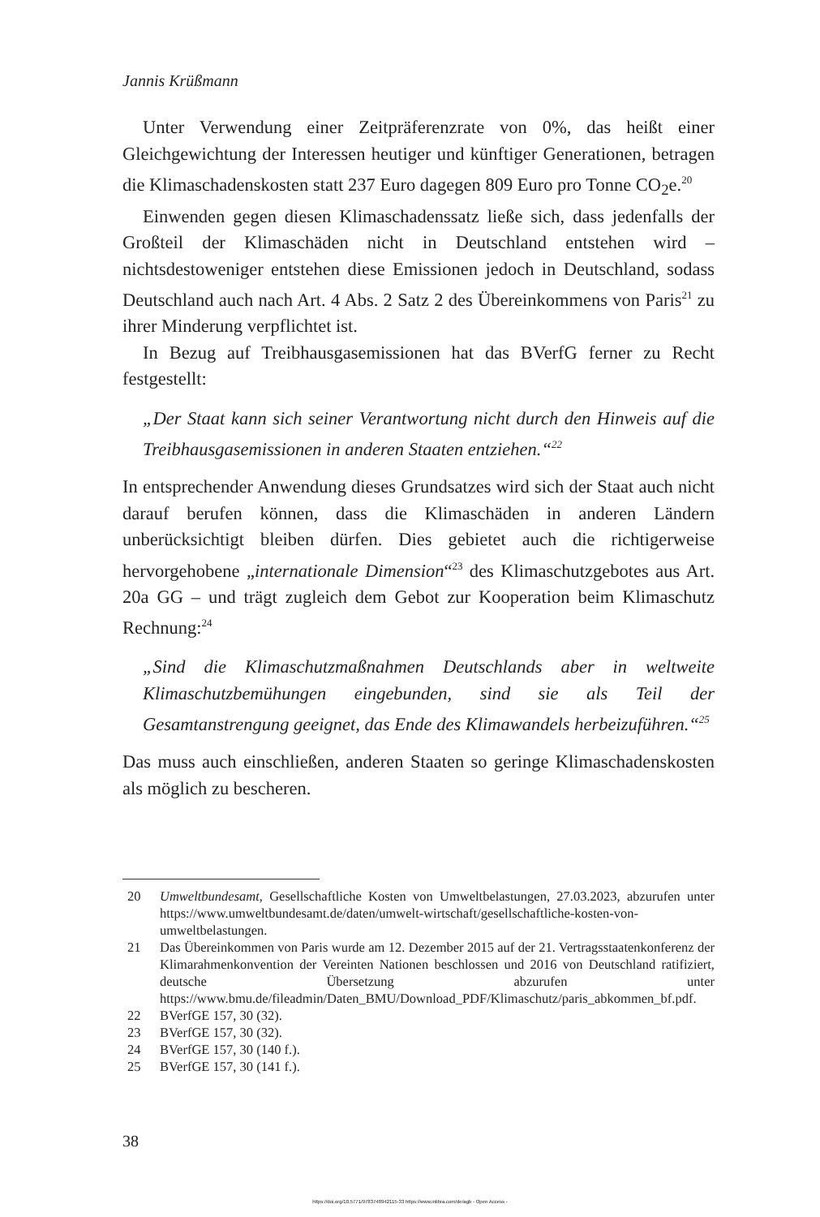Jannis Krüßmann
Unter Verwendung einer Zeitpräferenzrate von 0%, das heißt einer Gleichgewichtung der Interessen heutiger und künftiger Generationen, betragen die Klimaschadenskosten statt 237 Euro dagegen 809 Euro pro Tonne CO<sub>2</sub>e.<sup>20</sup>
Einwenden gegen diesen Klimaschadenssatz ließe sich, dass jedenfalls der Großteil der Klimaschäden nicht in Deutschland entstehen wird – nichtsdestoweniger entstehen diese Emissionen jedoch in Deutschland, sodass Deutschland auch nach Art. 4 Abs. 2 Satz 2 des Übereinkommens von Paris<sup>21</sup> zu ihrer Minderung verpflichtet ist.
In Bezug auf Treibhausgasemissionen hat das BVerfG ferner zu Recht festgestellt:
„Der Staat kann sich seiner Verantwortung nicht durch den Hinweis auf die Treibhausgasemissionen in anderen Staaten entziehen.“<sup>22</sup>
In entsprechender Anwendung dieses Grundsatzes wird sich der Staat auch nicht darauf berufen können, dass die Klimaschäden in anderen Ländern unberücksichtigt bleiben dürfen. Dies gebietet auch die richtigerweise hervorgehobene „internationale Dimension“<sup>23</sup> des Klimaschutzgebotes aus Art. 20a GG – und trägt zugleich dem Gebot zur Kooperation beim Klimaschutz Rechnung:<sup>24</sup>
„Sind die Klimaschutzmaßnahmen Deutschlands aber in weltweite Klimaschutzbemühungen eingebunden, sind sie als Teil der Gesamtanstrengung geeignet, das Ende des Klimawandels herbeizuführen.“<sup>25</sup>
Das muss auch einschließen, anderen Staaten so geringe Klimaschadenskosten als möglich zu bescheren.
20 Umweltbundesamt, Gesellschaftliche Kosten von Umweltbelastungen, 27.03.2023, abzurufen unter https://www.umweltbundesamt.de/daten/umwelt-wirtschaft/gesellschaftliche-kosten-von-umweltbelastungen.
21 Das Übereinkommen von Paris wurde am 12. Dezember 2015 auf der 21. Vertragsstaatenkonferenz der Klimarahmenkonvention der Vereinten Nationen beschlossen und 2016 von Deutschland ratifiziert, deutsche Übersetzung abzurufen unter https://www.bmu.de/fileadmin/Daten_BMU/Download_PDF/Klimaschutz/paris_abkommen_bf.pdf.
22 BVerfGE 157, 30 (32).
23 BVerfGE 157, 30 (32).
24 BVerfGE 157, 30 (140 f.).
25 BVerfGE 157, 30 (141 f.).
38
https://doi.org/10.5771/9783748942115-33 https://www.inlibra.com/de/agb - Open Access -